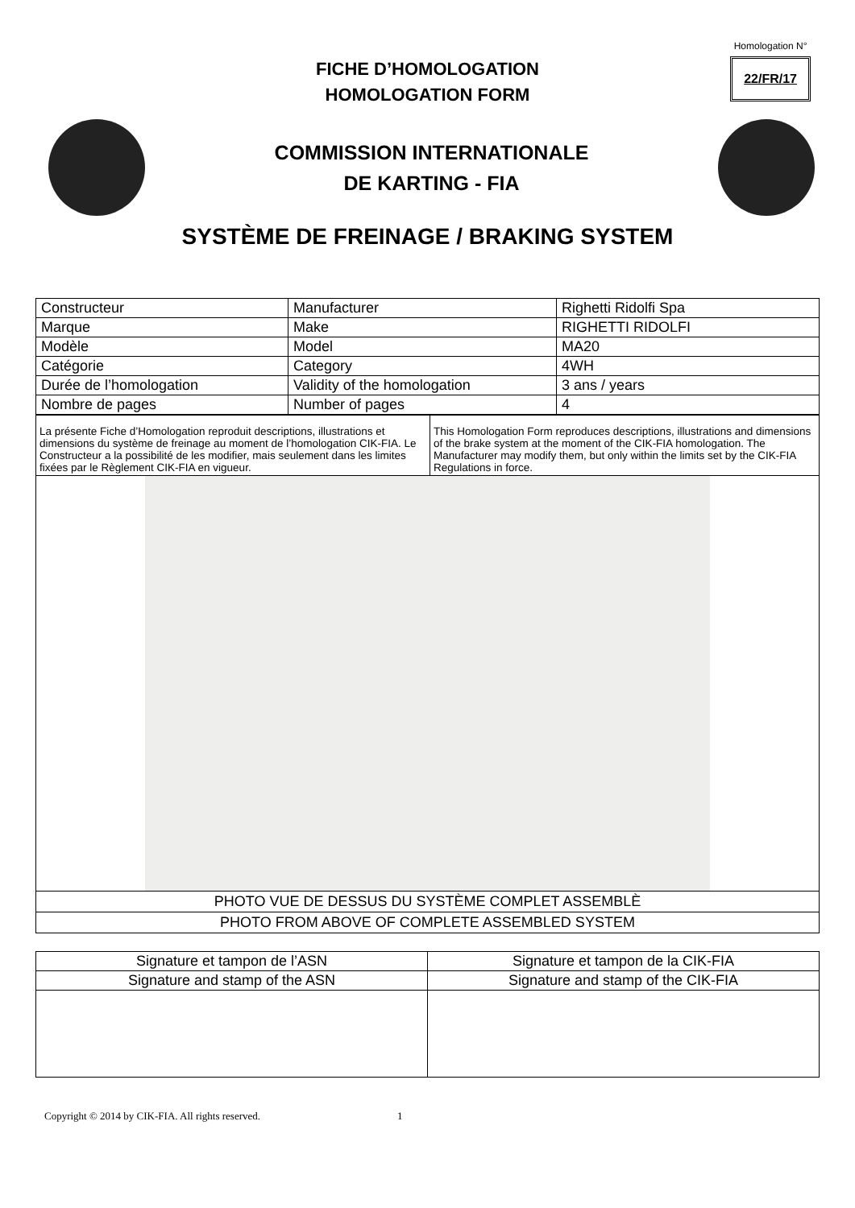Homologation N°
22/FR/17
FICHE D’HOMOLOGATION
HOMOLOGATION FORM
COMMISSION INTERNATIONALE
DE KARTING - FIA
SYSTÈME DE FREINAGE / BRAKING SYSTEM
| Constructeur | Manufacturer | Righetti Ridolfi Spa |
| Marque | Make | RIGHETTI RIDOLFI |
| Modèle | Model | MA20 |
| Catégorie | Category | 4WH |
| Durée de l’homologation | Validity of the homologation | 3 ans / years |
| Nombre de pages | Number of pages | 4 |
| La présente Fiche d’Homologation reproduit descriptions, illustrations et dimensions du système de freinage au moment de l’homologation CIK-FIA. Le Constructeur a la possibilité de les modifier, mais seulement dans les limites fixées par le Règlement CIK-FIA en vigueur. | This Homologation Form reproduces descriptions, illustrations and dimensions of the brake system at the moment of the CIK-FIA homologation. The Manufacturer may modify them, but only within the limits set by the CIK-FIA Regulations in force. |
| PHOTO VUE DE DESSUS DU SYSTÈME COMPLET ASSEMBLÈ | |
| PHOTO FROM ABOVE OF COMPLETE ASSEMBLED SYSTEM | |
| Signature et tampon de l’ASN | Signature et tampon de la CIK-FIA |
| Signature and stamp of the ASN | Signature and stamp of the CIK-FIA |
Copyright © 2014 by CIK-FIA. All rights reserved. 1